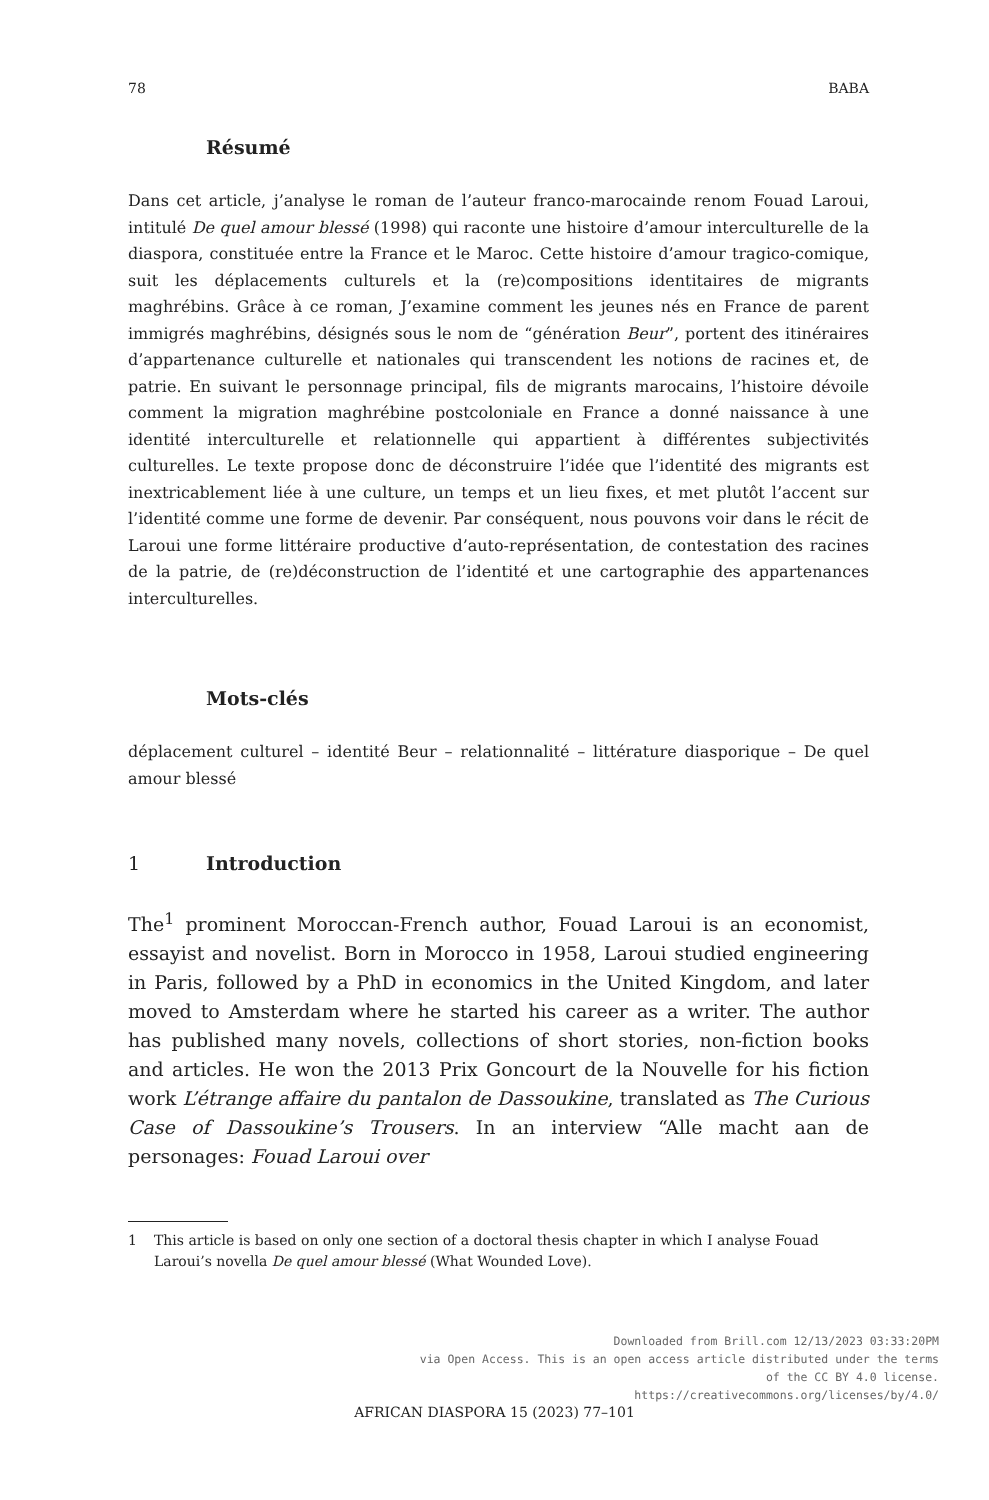78 BABA
Résumé
Dans cet article, j’analyse le roman de l’auteur franco-marocainde renom Fouad Laroui, intitulé De quel amour blessé (1998) qui raconte une histoire d’amour interculturelle de la diaspora, constituée entre la France et le Maroc. Cette histoire d’amour tragico-comique, suit les déplacements culturels et la (re)compositions identitaires de migrants maghrébins. Grâce à ce roman, J’examine comment les jeunes nés en France de parent immigrés maghrébins, désignés sous le nom de “génération Beur”, portent des itinéraires d’appartenance culturelle et nationales qui transcendent les notions de racines et, de patrie. En suivant le personnage principal, fils de migrants marocains, l’histoire dévoile comment la migration maghrébine postcoloniale en France a donné naissance à une identité interculturelle et relationnelle qui appartient à différentes subjectivités culturelles. Le texte propose donc de déconstruire l’idée que l’identité des migrants est inextricablement liée à une culture, un temps et un lieu fixes, et met plutôt l’accent sur l’identité comme une forme de devenir. Par conséquent, nous pouvons voir dans le récit de Laroui une forme littéraire productive d’auto-représentation, de contestation des racines de la patrie, de (re)déconstruction de l’identité et une cartographie des appartenances interculturelles.
Mots-clés
déplacement culturel – identité Beur – relationnalité – littérature diasporique – De quel amour blessé
1 Introduction
The<sup>1</sup> prominent Moroccan-French author, Fouad Laroui is an economist, essayist and novelist. Born in Morocco in 1958, Laroui studied engineering in Paris, followed by a PhD in economics in the United Kingdom, and later moved to Amsterdam where he started his career as a writer. The author has published many novels, collections of short stories, non-fiction books and articles. He won the 2013 Prix Goncourt de la Nouvelle for his fiction work L’étrange affaire du pantalon de Dassoukine, translated as The Curious Case of Dassoukine’s Trousers. In an interview “Alle macht aan de personages: Fouad Laroui over
1 This article is based on only one section of a doctoral thesis chapter in which I analyse Fouad Laroui’s novella De quel amour blessé (What Wounded Love).
Downloaded from Brill.com 12/13/2023 03:33:20PM
via Open Access. This is an open access article distributed under the terms
of the CC BY 4.0 license.
https://creativecommons.org/licenses/by/4.0/
AFRICAN DIASPORA 15 (2023) 77–101